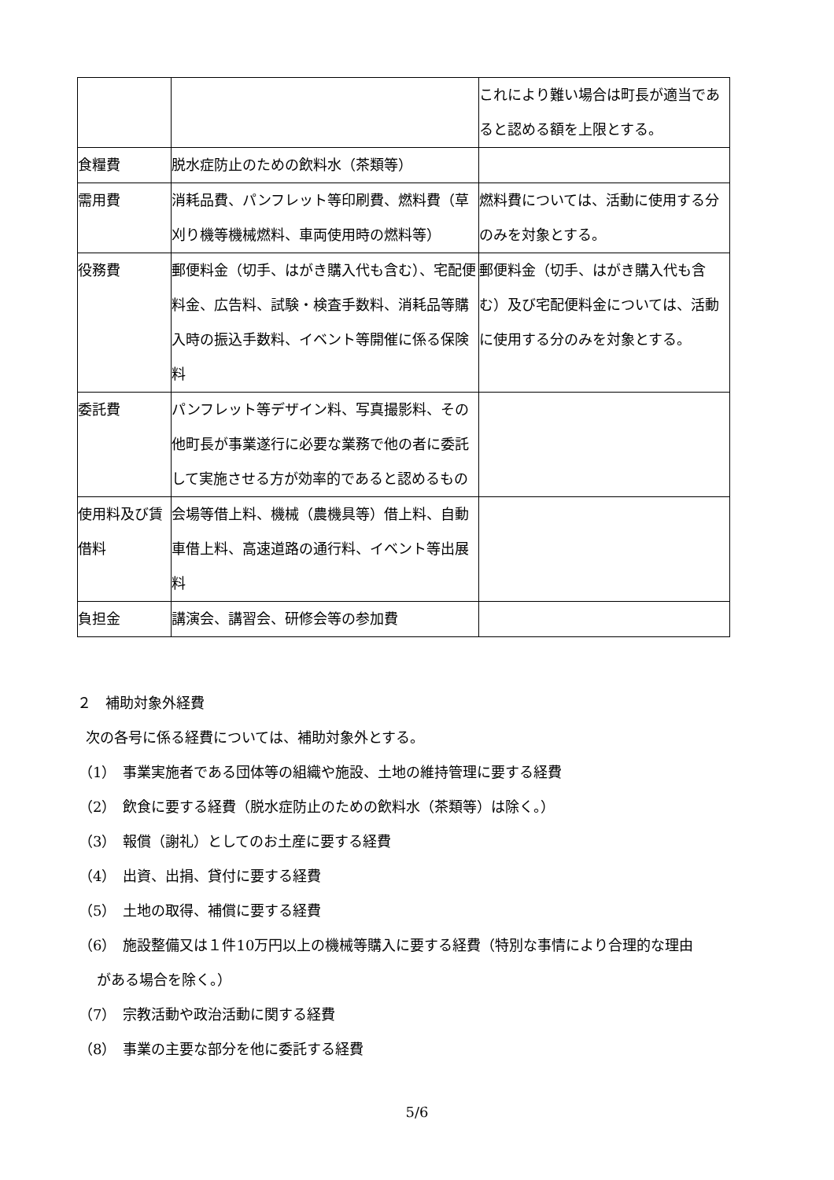| | | これにより難い場合は町長が適当であると認める額を上限とする。 |
| 食糧費 | 脱水症防止のための飲料水（茶類等） | |
| 需用費 | 消耗品費、パンフレット等印刷費、燃料費（草刈り機等機械燃料、車両使用時の燃料等） | 燃料費については、活動に使用する分のみを対象とする。 |
| 役務費 | 郵便料金（切手、はがき購入代も含む）、宅配便料金、広告料、試験・検査手数料、消耗品等購入時の振込手数料、イベント等開催に係る保険料 | 郵便料金（切手、はがき購入代も含む）及び宅配便料金については、活動に使用する分のみを対象とする。 |
| 委託費 | パンフレット等デザイン料、写真撮影料、その他町長が事業遂行に必要な業務で他の者に委託して実施させる方が効率的であると認めるもの | |
| 使用料及び賃借料 | 会場等借上料、機械（農機具等）借上料、自動車借上料、高速道路の通行料、イベント等出展料 | |
| 負担金 | 講演会、講習会、研修会等の参加費 | |
２　補助対象外経費
次の各号に係る経費については、補助対象外とする。
（1）　事業実施者である団体等の組織や施設、土地の維持管理に要する経費
（2）　飲食に要する経費（脱水症防止のための飲料水（茶類等）は除く。）
（3）　報償（謝礼）としてのお土産に要する経費
（4）　出資、出捐、貸付に要する経費
（5）　土地の取得、補償に要する経費
（6）　施設整備又は１件10万円以上の機械等購入に要する経費（特別な事情により合理的な理由
がある場合を除く。）
（7）　宗教活動や政治活動に関する経費
（8）　事業の主要な部分を他に委託する経費
5/6